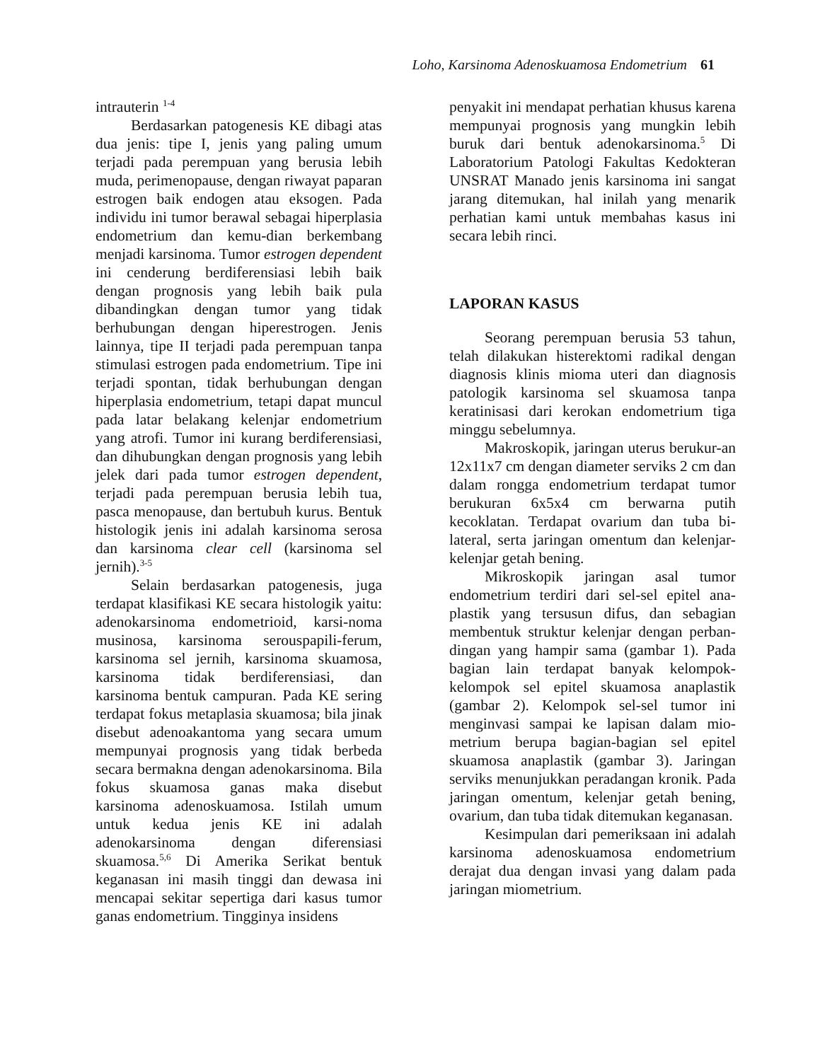Loho, Karsinoma Adenoskuamosa Endometrium 61
intrauterin <sup>1-4</sup>
Berdasarkan patogenesis KE dibagi atas dua jenis: tipe I, jenis yang paling umum terjadi pada perempuan yang berusia lebih muda, perimenopause, dengan riwayat paparan estrogen baik endogen atau eksogen. Pada individu ini tumor berawal sebagai hiperplasia endometrium dan kemu-dian berkembang menjadi karsinoma. Tumor estrogen dependent ini cenderung berdiferensiasi lebih baik dengan prognosis yang lebih baik pula dibandingkan dengan tumor yang tidak berhubungan dengan hiperestrogen. Jenis lainnya, tipe II terjadi pada perempuan tanpa stimulasi estrogen pada endometrium. Tipe ini terjadi spontan, tidak berhubungan dengan hiperplasia endometrium, tetapi dapat muncul pada latar belakang kelenjar endometrium yang atrofi. Tumor ini kurang berdiferensiasi, dan dihubungkan dengan prognosis yang lebih jelek dari pada tumor estrogen dependent, terjadi pada perempuan berusia lebih tua, pasca menopause, dan bertubuh kurus. Bentuk histologik jenis ini adalah karsinoma serosa dan karsinoma clear cell (karsinoma sel jernih).<sup>3-5</sup>
Selain berdasarkan patogenesis, juga terdapat klasifikasi KE secara histologik yaitu: adenokarsinoma endometrioid, karsi-noma musinosa, karsinoma serouspapili-ferum, karsinoma sel jernih, karsinoma skuamosa, karsinoma tidak berdiferensiasi, dan karsinoma bentuk campuran. Pada KE sering terdapat fokus metaplasia skuamosa; bila jinak disebut adenoakantoma yang secara umum mempunyai prognosis yang tidak berbeda secara bermakna dengan adenokarsinoma. Bila fokus skuamosa ganas maka disebut karsinoma adenoskuamosa. Istilah umum untuk kedua jenis KE ini adalah adenokarsinoma dengan diferensiasi skuamosa.<sup>5,6</sup> Di Amerika Serikat bentuk keganasan ini masih tinggi dan dewasa ini mencapai sekitar sepertiga dari kasus tumor ganas endometrium. Tingginya insidens
penyakit ini mendapat perhatian khusus karena mempunyai prognosis yang mungkin lebih buruk dari bentuk adenokarsinoma.<sup>5</sup> Di Laboratorium Patologi Fakultas Kedokteran UNSRAT Manado jenis karsinoma ini sangat jarang ditemukan, hal inilah yang menarik perhatian kami untuk membahas kasus ini secara lebih rinci.
LAPORAN KASUS
Seorang perempuan berusia 53 tahun, telah dilakukan histerektomi radikal dengan diagnosis klinis mioma uteri dan diagnosis patologik karsinoma sel skuamosa tanpa keratinisasi dari kerokan endometrium tiga minggu sebelumnya.
Makroskopik, jaringan uterus berukur-an 12x11x7 cm dengan diameter serviks 2 cm dan dalam rongga endometrium terdapat tumor berukuran 6x5x4 cm berwarna putih kecoklatan. Terdapat ovarium dan tuba bi-lateral, serta jaringan omentum dan kelenjar-kelenjar getah bening.
Mikroskopik jaringan asal tumor endometrium terdiri dari sel-sel epitel ana-plastik yang tersusun difus, dan sebagian membentuk struktur kelenjar dengan perban-dingan yang hampir sama (gambar 1). Pada bagian lain terdapat banyak kelompok-kelompok sel epitel skuamosa anaplastik (gambar 2). Kelompok sel-sel tumor ini menginvasi sampai ke lapisan dalam mio-metrium berupa bagian-bagian sel epitel skuamosa anaplastik (gambar 3). Jaringan serviks menunjukkan peradangan kronik. Pada jaringan omentum, kelenjar getah bening, ovarium, dan tuba tidak ditemukan keganasan.
Kesimpulan dari pemeriksaan ini adalah karsinoma adenoskuamosa endometrium derajat dua dengan invasi yang dalam pada jaringan miometrium.